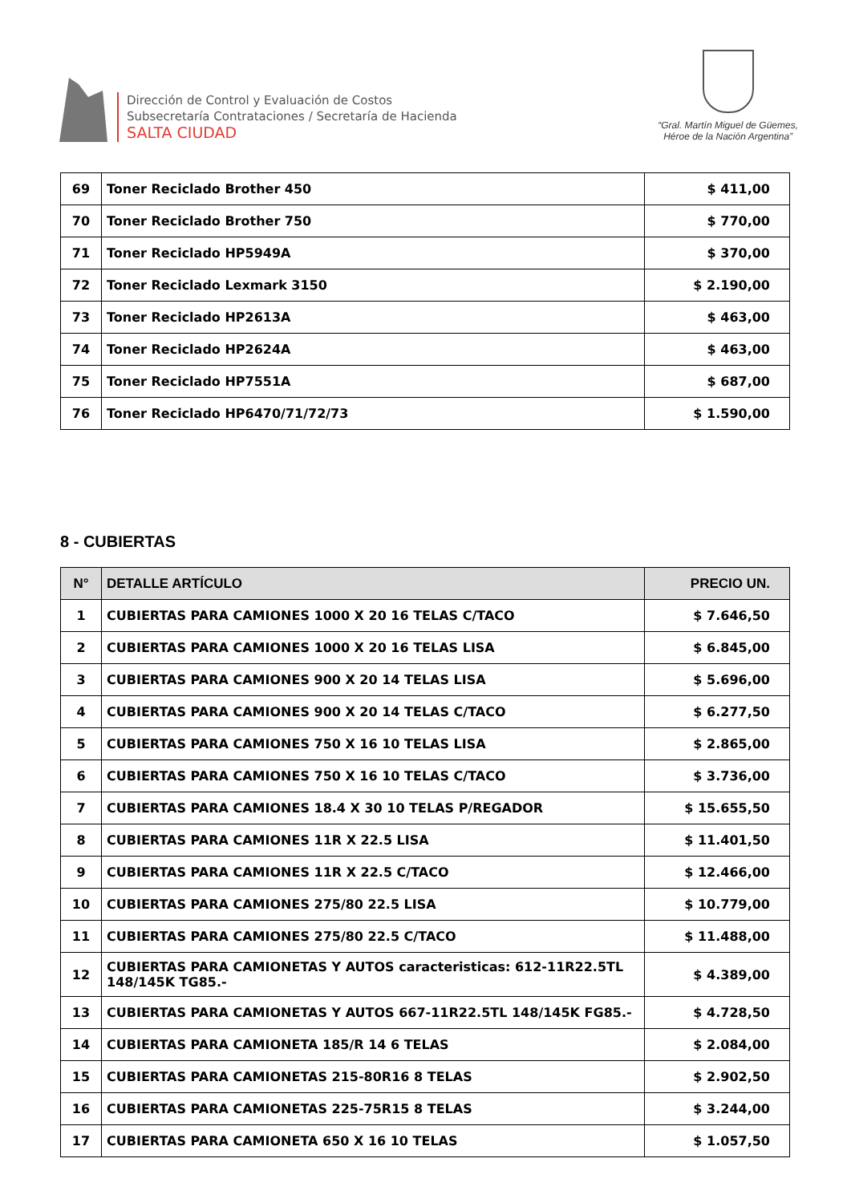Dirección de Control y Evaluación de Costos
Subsecretaría Contrataciones / Secretaría de Hacienda
SALTA CIUDAD
“Gral. Martín Miguel de Güemes,
Héroe de la Nación Argentina”
| 69 | Toner Reciclado Brother 450 | $ 411,00 |
| 70 | Toner Reciclado Brother 750 | $ 770,00 |
| 71 | Toner Reciclado HP5949A | $ 370,00 |
| 72 | Toner Reciclado Lexmark 3150 | $ 2.190,00 |
| 73 | Toner Reciclado HP2613A | $ 463,00 |
| 74 | Toner Reciclado HP2624A | $ 463,00 |
| 75 | Toner Reciclado HP7551A | $ 687,00 |
| 76 | Toner Reciclado HP6470/71/72/73 | $ 1.590,00 |
8 - CUBIERTAS
| N° | DETALLE ARTÍCULO | PRECIO UN. |
| --- | --- | --- |
| 1 | CUBIERTAS PARA CAMIONES 1000 X 20 16 TELAS C/TACO | $ 7.646,50 |
| 2 | CUBIERTAS PARA CAMIONES 1000 X 20 16 TELAS LISA | $ 6.845,00 |
| 3 | CUBIERTAS PARA CAMIONES 900 X 20 14 TELAS LISA | $ 5.696,00 |
| 4 | CUBIERTAS PARA CAMIONES 900 X 20 14 TELAS C/TACO | $ 6.277,50 |
| 5 | CUBIERTAS PARA CAMIONES 750 X 16 10 TELAS LISA | $ 2.865,00 |
| 6 | CUBIERTAS PARA CAMIONES 750 X 16 10 TELAS C/TACO | $ 3.736,00 |
| 7 | CUBIERTAS PARA CAMIONES 18.4 X 30 10 TELAS P/REGADOR | $ 15.655,50 |
| 8 | CUBIERTAS PARA CAMIONES 11R X 22.5 LISA | $ 11.401,50 |
| 9 | CUBIERTAS PARA CAMIONES 11R X 22.5 C/TACO | $ 12.466,00 |
| 10 | CUBIERTAS PARA CAMIONES 275/80 22.5 LISA | $ 10.779,00 |
| 11 | CUBIERTAS PARA CAMIONES 275/80 22.5 C/TACO | $ 11.488,00 |
| 12 | CUBIERTAS PARA CAMIONETAS Y AUTOS caracteristicas: 612-11R22.5TL 148/145K TG85.- | $ 4.389,00 |
| 13 | CUBIERTAS PARA CAMIONETAS Y AUTOS 667-11R22.5TL 148/145K FG85.- | $ 4.728,50 |
| 14 | CUBIERTAS PARA CAMIONETA 185/R 14 6 TELAS | $ 2.084,00 |
| 15 | CUBIERTAS PARA CAMIONETAS 215-80R16 8 TELAS | $ 2.902,50 |
| 16 | CUBIERTAS PARA CAMIONETAS 225-75R15 8 TELAS | $ 3.244,00 |
| 17 | CUBIERTAS PARA CAMIONETA 650 X 16 10 TELAS | $ 1.057,50 |